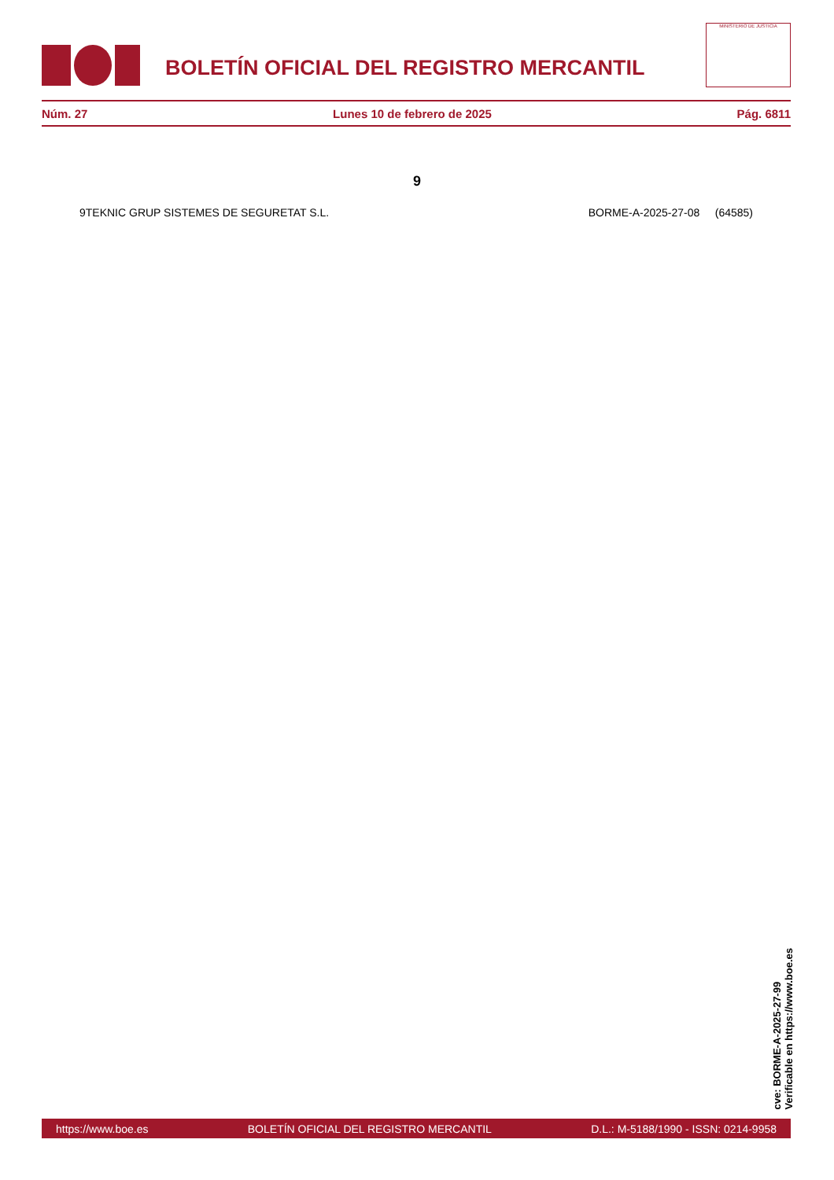BOLETÍN OFICIAL DEL REGISTRO MERCANTIL
MINISTERIO DE JUSTICIA
Núm. 27 Lunes 10 de febrero de 2025 Pág. 6811
9
9TEKNIC GRUP SISTEMES DE SEGURETAT S.L. BORME-A-2025-27-08 (64585)
cve: BORME-A-2025-27-99
Verificable en https://www.boe.es
https://www.boe.es BOLETÍN OFICIAL DEL REGISTRO MERCANTIL D.L.: M-5188/1990 - ISSN: 0214-9958